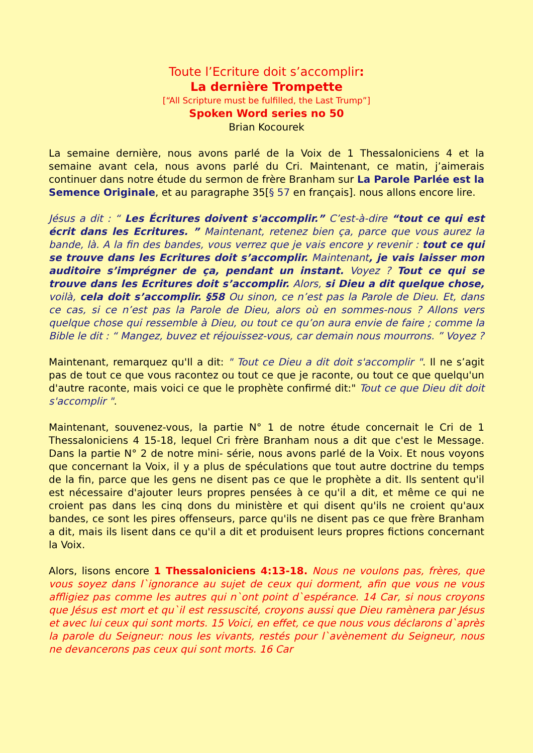Toute l’Ecriture doit s’accomplir:
La dernière Trompette
[“All Scripture must be fulfilled, the Last Trump”]
Spoken Word series no 50
Brian Kocourek
La semaine dernière, nous avons parlé de la Voix de 1 Thessaloniciens 4 et la semaine avant cela, nous avons parlé du Cri. Maintenant, ce matin, j’aimerais continuer dans notre étude du sermon de frère Branham sur La Parole Parlée est la Semence Originale, et au paragraphe 35[§ 57 en français]. nous allons encore lire.
Jésus a dit : “ Les Écritures doivent s'accomplir.” C’est-à-dire “tout ce qui est écrit dans les Ecritures. ” Maintenant, retenez bien ça, parce que vous aurez la bande, là. A la fin des bandes, vous verrez que je vais encore y revenir : tout ce qui se trouve dans les Ecritures doit s’accomplir. Maintenant, je vais laisser mon auditoire s’imprégner de ça, pendant un instant. Voyez ? Tout ce qui se trouve dans les Ecritures doit s’accomplir. Alors, si Dieu a dit quelque chose, voilà, cela doit s’accomplir. §58 Ou sinon, ce n’est pas la Parole de Dieu. Et, dans ce cas, si ce n’est pas la Parole de Dieu, alors où en sommes-nous ? Allons vers quelque chose qui ressemble à Dieu, ou tout ce qu’on aura envie de faire ; comme la Bible le dit : “ Mangez, buvez et réjouissez-vous, car demain nous mourrons. ” Voyez ?
Maintenant, remarquez qu'Il a dit: " Tout ce Dieu a dit doit s'accomplir ". Il ne s’agit pas de tout ce que vous racontez ou tout ce que je raconte, ou tout ce que quelqu'un d'autre raconte, mais voici ce que le prophète confirmé dit:" Tout ce que Dieu dit doit s'accomplir ".
Maintenant, souvenez-vous, la partie N° 1 de notre étude concernait le Cri de 1 Thessaloniciens 4 15-18, lequel Cri frère Branham nous a dit que c'est le Message. Dans la partie N° 2 de notre mini- série, nous avons parlé de la Voix. Et nous voyons que concernant la Voix, il y a plus de spéculations que tout autre doctrine du temps de la fin, parce que les gens ne disent pas ce que le prophète a dit. Ils sentent qu'il est nécessaire d'ajouter leurs propres pensées à ce qu'il a dit, et même ce qui ne croient pas dans les cinq dons du ministère et qui disent qu'ils ne croient qu'aux bandes, ce sont les pires offenseurs, parce qu'ils ne disent pas ce que frère Branham a dit, mais ils lisent dans ce qu'il a dit et produisent leurs propres fictions concernant la Voix.
Alors, lisons encore 1 Thessaloniciens 4:13-18. Nous ne voulons pas, frères, que vous soyez dans l`ignorance au sujet de ceux qui dorment, afin que vous ne vous affligiez pas comme les autres qui n`ont point d`espérance. 14 Car, si nous croyons que Jésus est mort et qu`il est ressuscité, croyons aussi que Dieu ramènera par Jésus et avec lui ceux qui sont morts. 15 Voici, en effet, ce que nous vous déclarons d`après la parole du Seigneur: nous les vivants, restés pour l`avènement du Seigneur, nous ne devancerons pas ceux qui sont morts. 16 Car